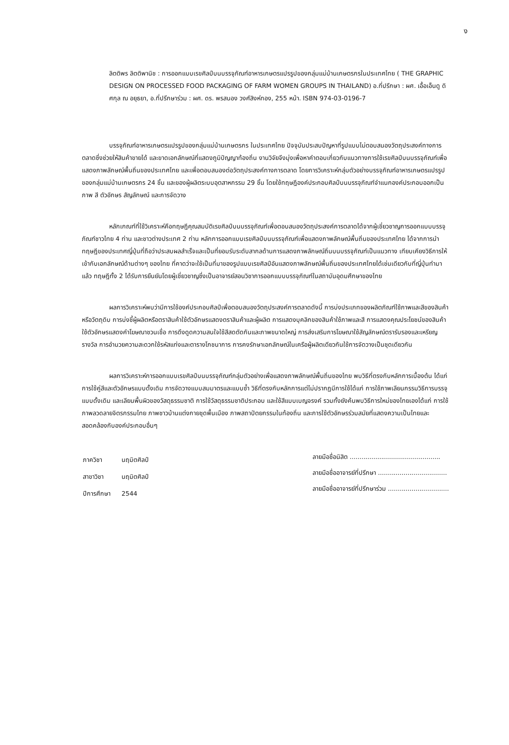ง
ลิตติพร ลิตติพานิช : การออกแบบเรขศิลป์บนบรรจุภัณฑ์อาหารเกษตรแปรรูปของกลุ่มแม่บ้านเกษตรกรในประเทศไทย ( THE GRAPHIC DESIGN ON PROCESSED FOOD PACKAGING OF FARM WOMEN GROUPS IN THAILAND) อ.ที่ปรึกษา : ผศ. เอื้อเอ็นดู ดิศกุล ณ อยุธยา, อ.ที่ปรึกษาร่วม : ผศ. ดร. พรสนอง วงศ์สิงห์ทอง, 255 หน้า. ISBN 974-03-0196-7
บรรจุภัณฑ์อาหารเกษตรแปรรูปของกลุ่มแม่บ้านเกษตรกร ในประเทศไทย ปัจจุบันประสบปัญหาที่รูปแบบไม่ตอบสนองวัตถุประสงค์ทางการตลาดซึ่งช่วยให้สินค้าขายได้ และขาดเอกลักษณ์ที่แสดงภูมิปัญญาท้องถิ่น งานวิจัยจึงมุ่งเพื่อหาคำตอบเกี่ยวกับแนวทางการใช้เรขศิลป์บนบรรจุภัณฑ์เพื่อแสดงภาพลักษณ์พื้นถิ่นของประเทศไทย และเพื่อตอบสนองต่อวัตถุประสงค์ทางการตลาด โดยการวิเคราะห์กลุ่มตัวอย่างบรรจุภัณฑ์อาหารเกษตรแปรรูปของกลุ่มแม่บ้านเกษตรกร 24 ชิ้น และของผู้ผลิตระบบอุตสาหกรรม 29 ชิ้น โดยใช้ทฤษฎีองค์ประกอบศิลป์บนบรรจุภัณฑ์จำแนกองค์ประกอบออกเป็นภาพ สี ตัวอักษร สัญลักษณ์ และการจัดวาง
หลักเกณฑ์ที่ใช้วิเคราะห์คือทฤษฎีคุณสมบัติเรขศิลป์บนบรรจุภัณฑ์เพื่อตอบสนองวัตถุประสงค์การตลาดได้จากผู้เชี่ยวชาญการออกแบบบรรจุภัณฑ์ชาวไทย 4 ท่าน และชาวต่างประเทศ 2 ท่าน หลักการออกแบบเรขศิลป์บนบรรจุภัณฑ์เพื่อแสดงภาพลักษณ์พื้นถิ่นของประเทศไทย ได้จากการนำทฤษฎีของประเทศญี่ปุ่นที่ถือว่าประสบผลสำเร็จและเป็นที่ยอมรับระดับสากลด้านการแสดงภาพลักษณ์ถิ่นบนบรรจุภัณฑ์เป็นแนวทาง เทียบเคียงวิธีการให้เข้ากับเอกลักษณ์ด้านต่างๆ ของไทย ที่คาดว่าจะใช้เป็นที่มาของรูปแบบเรขศิลป์อันแสดงภาพลักษณ์พื้นถิ่นของประเทศไทยได้เช่นเดียวกับที่ญี่ปุ่นทำมาแล้ว ทฤษฎีทั้ง 2 ได้รับการยืนยันโดยผู้เชี่ยวชาญซึ่งเป็นอาจารย์สอนวิชาการออกแบบบรรจุภัณฑ์ในสถาบันอุดมศึกษาของไทย
ผลการวิเคราะห์พบว่ามีการใช้องค์ประกอบศิลป์เพื่อตอบสนองวัตถุประสงค์การตลาดดังนี้ การบ่งประเภทของผลิตภัณฑ์ใช้ภาพและสีของสินค้าหรือวัตถุดิบ การบ่งชี้ผู้ผลิตหรือตราสินค้าใช้ตัวอักษรแสดงตราสินค้าและผู้ผลิต การแสดงบุคลิกของสินค้าใช้ภาพและสี การแสดงคุณประโยชน์ของสินค้าใช้ตัวอักษรแสดงคำโฆษณาชวนเชื่อ การดึงดูดความสนใจใช้สีสดตัดกันและภาพขนาดใหญ่ การส่งเสริมการโฆษณาใช้สัญลักษณ์ตรารับรองและเหรียญรางวัล การอำนวยความสะดวกใช้รหัสแท่งและตารางโภชนาการ การคงรักษาเอกลักษณ์ในเครือผู้ผลิตเดียวกันใช้การจัดวางเป็นชุดเดียวกัน
ผลการวิเคราะห์การออกแบบเรขศิลป์บนบรรจุภัณฑ์กลุ่มตัวอย่างเพื่อแสดงภาพลักษณ์พื้นถิ่นของไทย พบวิธีที่ตรงกับหลักการเบื้องต้น ได้แก่ การใช้คู่สีและตัวอักษรแบบดั้งเดิม การจัดวางแบบสมมาตรและแบบซ้ำ วิธีที่ตรงกับหลักการแต่ไม่ปรากฏมีการใช้ได้แก่ การใช้ภาพเลียนกรรมวิธีการบรรจุแบบดั้งเดิม และเลียนพื้นผิวของวัสดุธรรมชาติ การใช้วัสดุธรรมชาติประกอบ และใช้สีแบบเบญจรงค์ รวมทั้งยังค้นพบวิธีการใหม่ของไทยเองได้แก่ การใช้ภาพลวดลายจิตรกรรมไทย ภาพชาวบ้านแต่งกายชุดพื้นเมือง ภาพสถาปัตยกรรมในท้องถิ่น และการใช้ตัวอักษรร่วมสมัยที่แสดงความเป็นไทยและสอดคล้องกับองค์ประกอบอื่นๆ
| ภาควิชา | นฤมิตศิลป์ |
| สาขาวิชา | นฤมิตศิลป์ |
| ปีการศึกษา | 2544 |
ลายมือชื่อนิสิต ..............................................
ลายมือชื่ออาจารย์ที่ปรึกษา ...................................
ลายมือชื่ออาจารย์ที่ปรึกษาร่วม ...............................